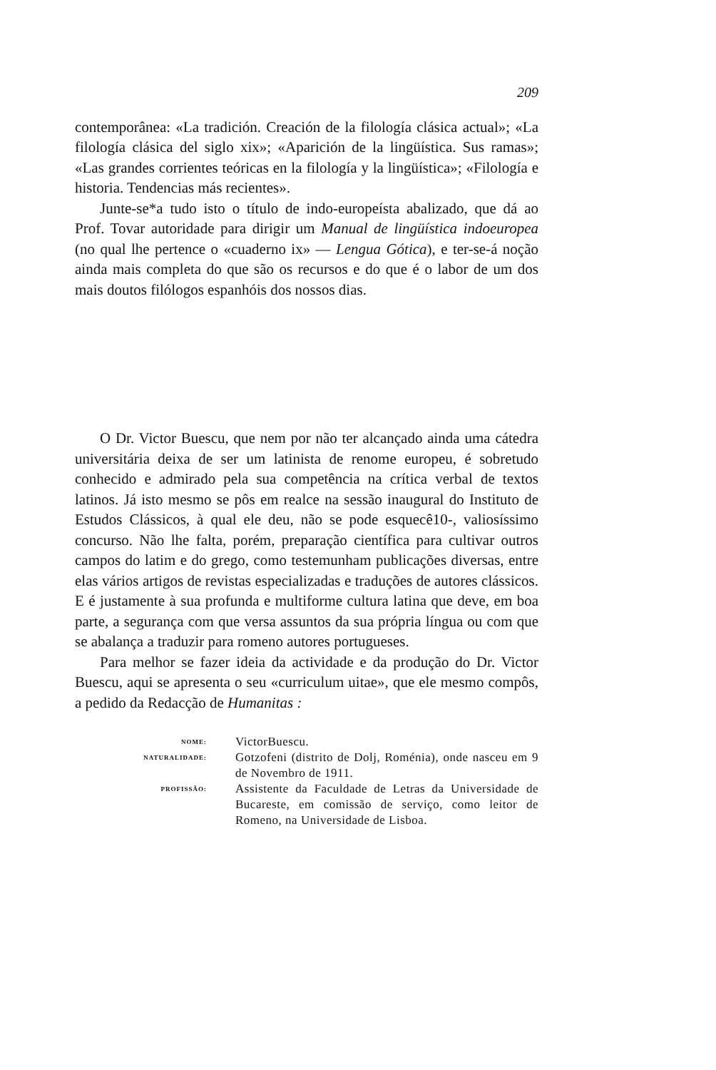209
contemporânea: «La tradición. Creación de la filología clásica actual»; «La filología clásica del siglo xix»; «Aparición de la lingüística. Sus ramas»; «Las grandes corrientes teóricas en la filología y la lingüística»; «Filología e historia. Tendencias más recientes».
Junte-se*a tudo isto o título de indo-europeísta abalizado, que dá ao Prof. Tovar autoridade para dirigir um Manual de lingüística indoeuropea (no qual lhe pertence o «cuaderno ix» — Lengua Gótica), e ter-se-á noção ainda mais completa do que são os recursos e do que é o labor de um dos mais doutos filólogos espanhóis dos nossos dias.
O Dr. Victor Buescu, que nem por não ter alcançado ainda uma cátedra universitária deixa de ser um latinista de renome europeu, é sobretudo conhecido e admirado pela sua competência na crítica verbal de textos latinos. Já isto mesmo se pôs em realce na sessão inaugural do Instituto de Estudos Clássicos, à qual ele deu, não se pode esquecê10-, valiosíssimo concurso. Não lhe falta, porém, preparação científica para cultivar outros campos do latim e do grego, como testemunham publicações diversas, entre elas vários artigos de revistas especializadas e traduções de autores clássicos. E é justamente à sua profunda e multiforme cultura latina que deve, em boa parte, a segurança com que versa assuntos da sua própria língua ou com que se abalança a traduzir para romeno autores portugueses.
Para melhor se fazer ideia da actividade e da produção do Dr. Victor Buescu, aqui se apresenta o seu «curriculum uitae», que ele mesmo compôs, a pedido da Redacção de Humanitas :
NOME:
VictorBuescu.
NATURALIDADE:
Gotzofeni (distrito de Dolj, Roménia), onde nasceu em 9 de Novembro de 1911.
PROFISSÃO:
Assistente da Faculdade de Letras da Universidade de Bucareste, em comissão de serviço, como leitor de Romeno, na Universidade de Lisboa.